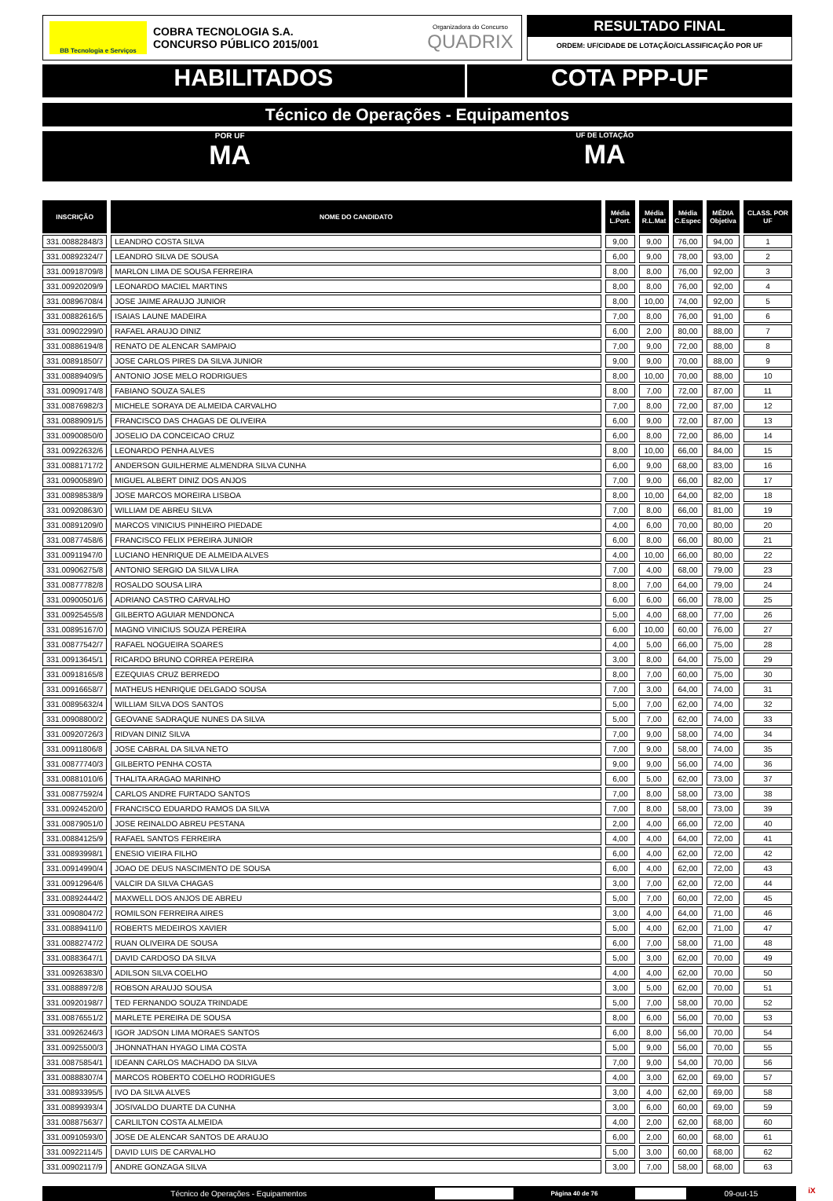BB Tecnologia e Serviços
COBRA TECNOLOGIA S.A.
CONCURSO PÚBLICO 2015/001
Organizadora do Concurso
QUADRIX
RESULTADO FINAL
ORDEM: UF/CIDADE DE LOTAÇÃO/CLASSIFICAÇÃO POR UF
HABILITADOS COTA PPP-UF
Técnico de Operações - Equipamentos
POR UF
MA
UF DE LOTAÇÃO
MA
| INSCRIÇÃO | NOME DO CANDIDATO | Média L.Port. | Média R.L.Mat | Média C.Espec | MÉDIA Objetiva | CLASS. POR UF |
| --- | --- | --- | --- | --- | --- | --- |
| 331.00882848/3 | LEANDRO COSTA SILVA | 9,00 | 9,00 | 76,00 | 94,00 | 1 |
| 331.00892324/7 | LEANDRO SILVA DE SOUSA | 6,00 | 9,00 | 78,00 | 93,00 | 2 |
| 331.00918709/8 | MARLON LIMA DE SOUSA FERREIRA | 8,00 | 8,00 | 76,00 | 92,00 | 3 |
| 331.00920209/9 | LEONARDO MACIEL MARTINS | 8,00 | 8,00 | 76,00 | 92,00 | 4 |
| 331.00896708/4 | JOSE JAIME ARAUJO JUNIOR | 8,00 | 10,00 | 74,00 | 92,00 | 5 |
| 331.00882616/5 | ISAIAS LAUNE MADEIRA | 7,00 | 8,00 | 76,00 | 91,00 | 6 |
| 331.00902299/0 | RAFAEL ARAUJO DINIZ | 6,00 | 2,00 | 80,00 | 88,00 | 7 |
| 331.00886194/8 | RENATO DE ALENCAR SAMPAIO | 7,00 | 9,00 | 72,00 | 88,00 | 8 |
| 331.00891850/7 | JOSE CARLOS PIRES DA SILVA JUNIOR | 9,00 | 9,00 | 70,00 | 88,00 | 9 |
| 331.00889409/5 | ANTONIO JOSE MELO RODRIGUES | 8,00 | 10,00 | 70,00 | 88,00 | 10 |
| 331.00909174/8 | FABIANO SOUZA SALES | 8,00 | 7,00 | 72,00 | 87,00 | 11 |
| 331.00876982/3 | MICHELE SORAYA DE ALMEIDA CARVALHO | 7,00 | 8,00 | 72,00 | 87,00 | 12 |
| 331.00889091/5 | FRANCISCO DAS CHAGAS DE OLIVEIRA | 6,00 | 9,00 | 72,00 | 87,00 | 13 |
| 331.00900850/0 | JOSELIO DA CONCEICAO CRUZ | 6,00 | 8,00 | 72,00 | 86,00 | 14 |
| 331.00922632/6 | LEONARDO PENHA ALVES | 8,00 | 10,00 | 66,00 | 84,00 | 15 |
| 331.00881717/2 | ANDERSON GUILHERME ALMENDRA SILVA CUNHA | 6,00 | 9,00 | 68,00 | 83,00 | 16 |
| 331.00900589/0 | MIGUEL ALBERT DINIZ DOS ANJOS | 7,00 | 9,00 | 66,00 | 82,00 | 17 |
| 331.00898538/9 | JOSE MARCOS MOREIRA LISBOA | 8,00 | 10,00 | 64,00 | 82,00 | 18 |
| 331.00920863/0 | WILLIAM DE ABREU SILVA | 7,00 | 8,00 | 66,00 | 81,00 | 19 |
| 331.00891209/0 | MARCOS VINICIUS PINHEIRO PIEDADE | 4,00 | 6,00 | 70,00 | 80,00 | 20 |
| 331.00877458/6 | FRANCISCO FELIX PEREIRA JUNIOR | 6,00 | 8,00 | 66,00 | 80,00 | 21 |
| 331.00911947/0 | LUCIANO HENRIQUE DE ALMEIDA ALVES | 4,00 | 10,00 | 66,00 | 80,00 | 22 |
| 331.00906275/8 | ANTONIO SERGIO DA SILVA LIRA | 7,00 | 4,00 | 68,00 | 79,00 | 23 |
| 331.00877782/8 | ROSALDO SOUSA LIRA | 8,00 | 7,00 | 64,00 | 79,00 | 24 |
| 331.00900501/6 | ADRIANO CASTRO CARVALHO | 6,00 | 6,00 | 66,00 | 78,00 | 25 |
| 331.00925455/8 | GILBERTO AGUIAR MENDONCA | 5,00 | 4,00 | 68,00 | 77,00 | 26 |
| 331.00895167/0 | MAGNO VINICIUS SOUZA PEREIRA | 6,00 | 10,00 | 60,00 | 76,00 | 27 |
| 331.00877542/7 | RAFAEL NOGUEIRA SOARES | 4,00 | 5,00 | 66,00 | 75,00 | 28 |
| 331.00913645/1 | RICARDO BRUNO CORREA PEREIRA | 3,00 | 8,00 | 64,00 | 75,00 | 29 |
| 331.00918165/8 | EZEQUIAS CRUZ BERREDO | 8,00 | 7,00 | 60,00 | 75,00 | 30 |
| 331.00916658/7 | MATHEUS HENRIQUE DELGADO SOUSA | 7,00 | 3,00 | 64,00 | 74,00 | 31 |
| 331.00895632/4 | WILLIAM SILVA DOS SANTOS | 5,00 | 7,00 | 62,00 | 74,00 | 32 |
| 331.00908800/2 | GEOVANE SADRAQUE NUNES DA SILVA | 5,00 | 7,00 | 62,00 | 74,00 | 33 |
| 331.00920726/3 | RIDVAN DINIZ SILVA | 7,00 | 9,00 | 58,00 | 74,00 | 34 |
| 331.00911806/8 | JOSE CABRAL DA SILVA NETO | 7,00 | 9,00 | 58,00 | 74,00 | 35 |
| 331.00877740/3 | GILBERTO PENHA COSTA | 9,00 | 9,00 | 56,00 | 74,00 | 36 |
| 331.00881010/6 | THALITA ARAGAO MARINHO | 6,00 | 5,00 | 62,00 | 73,00 | 37 |
| 331.00877592/4 | CARLOS ANDRE FURTADO SANTOS | 7,00 | 8,00 | 58,00 | 73,00 | 38 |
| 331.00924520/0 | FRANCISCO EDUARDO RAMOS DA SILVA | 7,00 | 8,00 | 58,00 | 73,00 | 39 |
| 331.00879051/0 | JOSE REINALDO ABREU PESTANA | 2,00 | 4,00 | 66,00 | 72,00 | 40 |
| 331.00884125/9 | RAFAEL SANTOS FERREIRA | 4,00 | 4,00 | 64,00 | 72,00 | 41 |
| 331.00893998/1 | ENESIO VIEIRA FILHO | 6,00 | 4,00 | 62,00 | 72,00 | 42 |
| 331.00914990/4 | JOAO DE DEUS NASCIMENTO DE SOUSA | 6,00 | 4,00 | 62,00 | 72,00 | 43 |
| 331.00912964/6 | VALCIR DA SILVA CHAGAS | 3,00 | 7,00 | 62,00 | 72,00 | 44 |
| 331.00892444/2 | MAXWELL DOS ANJOS DE ABREU | 5,00 | 7,00 | 60,00 | 72,00 | 45 |
| 331.00908047/2 | ROMILSON FERREIRA AIRES | 3,00 | 4,00 | 64,00 | 71,00 | 46 |
| 331.00889411/0 | ROBERTS MEDEIROS XAVIER | 5,00 | 4,00 | 62,00 | 71,00 | 47 |
| 331.00882747/2 | RUAN OLIVEIRA DE SOUSA | 6,00 | 7,00 | 58,00 | 71,00 | 48 |
| 331.00883647/1 | DAVID CARDOSO DA SILVA | 5,00 | 3,00 | 62,00 | 70,00 | 49 |
| 331.00926383/0 | ADILSON SILVA COELHO | 4,00 | 4,00 | 62,00 | 70,00 | 50 |
| 331.00888972/8 | ROBSON ARAUJO SOUSA | 3,00 | 5,00 | 62,00 | 70,00 | 51 |
| 331.00920198/7 | TED FERNANDO SOUZA TRINDADE | 5,00 | 7,00 | 58,00 | 70,00 | 52 |
| 331.00876551/2 | MARLETE PEREIRA DE SOUSA | 8,00 | 6,00 | 56,00 | 70,00 | 53 |
| 331.00926246/3 | IGOR JADSON LIMA MORAES SANTOS | 6,00 | 8,00 | 56,00 | 70,00 | 54 |
| 331.00925500/3 | JHONNATHAN HYAGO LIMA COSTA | 5,00 | 9,00 | 56,00 | 70,00 | 55 |
| 331.00875854/1 | IDEANN CARLOS MACHADO DA SILVA | 7,00 | 9,00 | 54,00 | 70,00 | 56 |
| 331.00888307/4 | MARCOS ROBERTO COELHO RODRIGUES | 4,00 | 3,00 | 62,00 | 69,00 | 57 |
| 331.00893395/5 | IVO DA SILVA ALVES | 3,00 | 4,00 | 62,00 | 69,00 | 58 |
| 331.00899393/4 | JOSIVALDO DUARTE DA CUNHA | 3,00 | 6,00 | 60,00 | 69,00 | 59 |
| 331.00887563/7 | CARLILTON COSTA ALMEIDA | 4,00 | 2,00 | 62,00 | 68,00 | 60 |
| 331.00910593/0 | JOSE DE ALENCAR SANTOS DE ARAUJO | 6,00 | 2,00 | 60,00 | 68,00 | 61 |
| 331.00922114/5 | DAVID LUIS DE CARVALHO | 5,00 | 3,00 | 60,00 | 68,00 | 62 |
| 331.00902117/9 | ANDRE GONZAGA SILVA | 3,00 | 7,00 | 58,00 | 68,00 | 63 |
Técnico de Operações - Equipamentos Página 40 de 76 09-out-15 iX